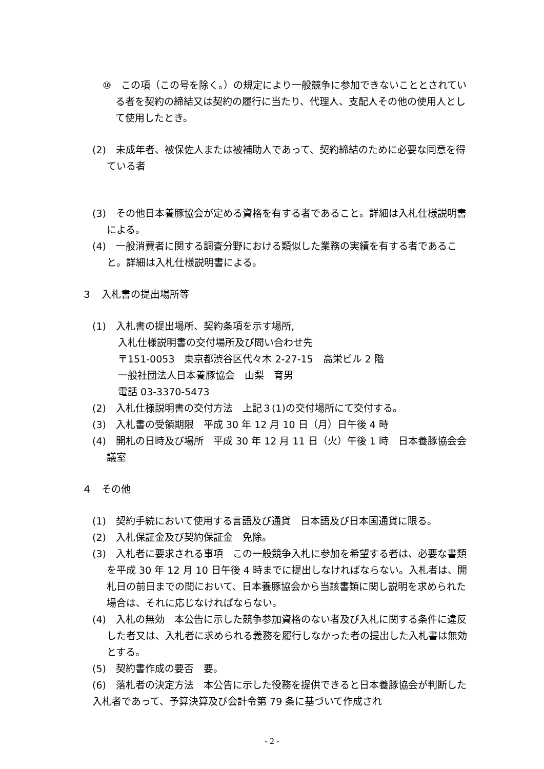⑩　この項（この号を除く。）の規定により一般競争に参加できないこととされている者を契約の締結又は契約の履行に当たり、代理人、支配人その他の使用人として使用したとき。
(2)　未成年者、被保佐人または被補助人であって、契約締結のために必要な同意を得ている者
(3)　その他日本養豚協会が定める資格を有する者であること。詳細は入札仕様説明書による。
(4)　一般消費者に関する調査分野における類似した業務の実績を有する者であること。詳細は入札仕様説明書による。
３　入札書の提出場所等
(1)　入札書の提出場所、契約条項を示す場所,
入札仕様説明書の交付場所及び問い合わせ先
〒151-0053　東京都渋谷区代々木 2-27-15　高栄ビル 2 階
一般社団法人日本養豚協会　山梨　育男
電話 03-3370-5473
(2)　入札仕様説明書の交付方法　上記３(1)の交付場所にて交付する。
(3)　入札書の受領期限　平成 30 年 12 月 10 日（月）日午後 4 時
(4)　開札の日時及び場所　平成 30 年 12 月 11 日（火）午後 1 時　日本養豚協会会議室
４　その他
(1)　契約手続において使用する言語及び通貨　日本語及び日本国通貨に限る。
(2)　入札保証金及び契約保証金　免除。
(3)　入札者に要求される事項　この一般競争入札に参加を希望する者は、必要な書類を平成 30 年 12 月 10 日午後 4 時までに提出しなければならない。入札者は、開札日の前日までの間において、日本養豚協会から当該書類に関し説明を求められた場合は、それに応じなければならない。
(4)　入札の無効　本公告に示した競争参加資格のない者及び入札に関する条件に違反した者又は、入札者に求められる義務を履行しなかった者の提出した入札書は無効とする。
(5)　契約書作成の要否　要。
(6)　落札者の決定方法　本公告に示した役務を提供できると日本養豚協会が判断した入札者であって、予算決算及び会計令第 79 条に基づいて作成され
- 2 -